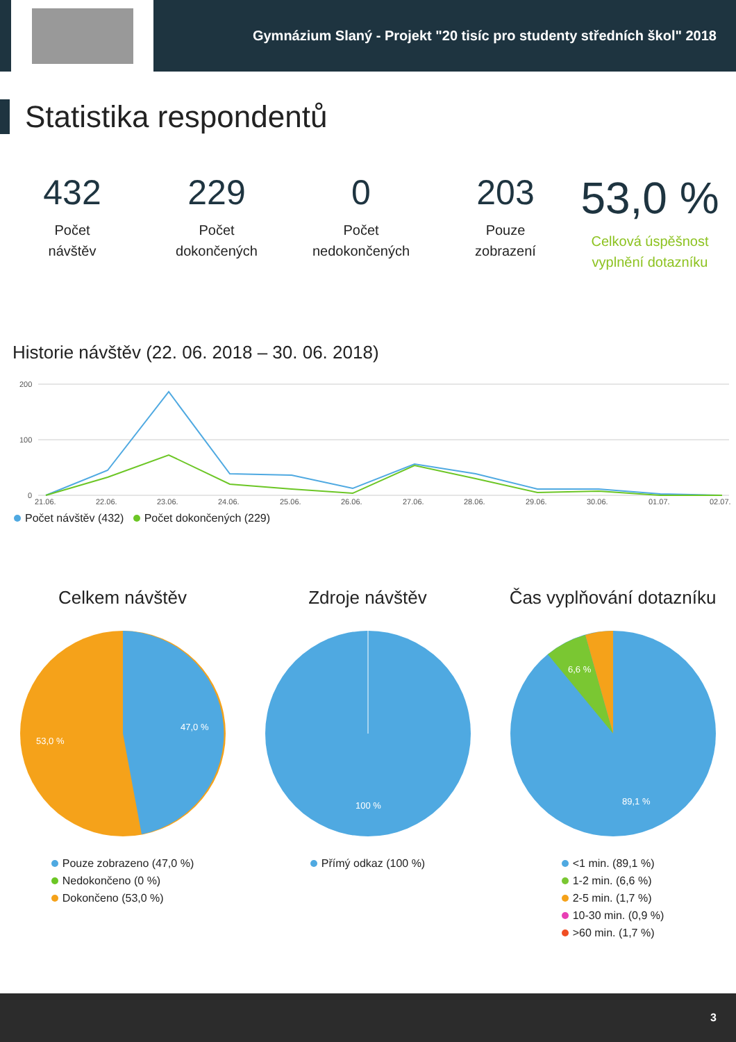Gymnázium Slaný - Projekt "20 tisíc pro studenty středních škol" 2018
Statistika respondentů
432
Počet
návštěv
229
Počet
dokončených
0
Počet
nedokončených
203
Pouze
zobrazení
53,0 %
Celková úspěšnost
vyplnění dotazníku
Historie návštěv (22. 06. 2018 – 30. 06. 2018)
200
100
0
21.06.
22.06.
23.06.
24.06.
25.06.
26.06.
27.06.
28.06.
29.06.
30.06.
01.07.
02.07.
Počet návštěv (432) Počet dokončených (229)
Celkem návštěv
47,0 %
53,0 %
Pouze zobrazeno (47,0 %)
Nedokončeno (0 %)
Dokončeno (53,0 %)
Zdroje návštěv
100 %
Přímý odkaz (100 %)
Čas vyplňování dotazníku
6,6 %
89,1 %
<1 min. (89,1 %)
1-2 min. (6,6 %)
2-5 min. (1,7 %)
10-30 min. (0,9 %)
>60 min. (1,7 %)
3